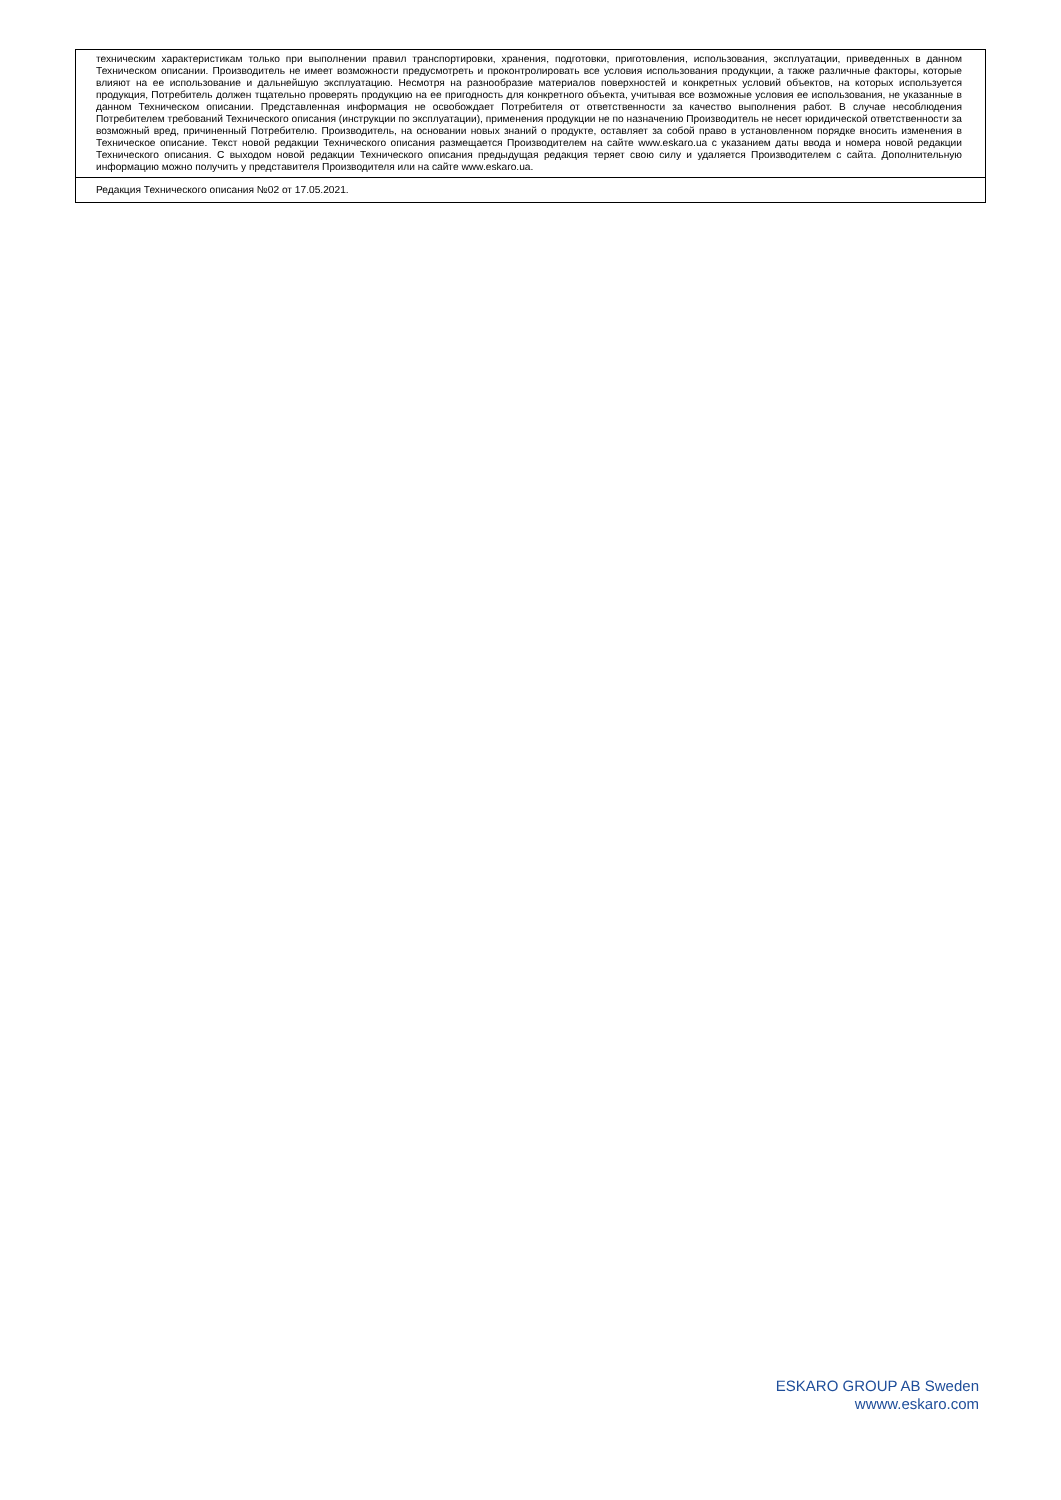| техническим характеристикам только при выполнении правил транспортировки, хранения, подготовки, приготовления, использования, эксплуатации, приведенных в данном Техническом описании. Производитель не имеет возможности предусмотреть и проконтролировать все условия использования продукции, а также различные факторы, которые влияют на ее использование и дальнейшую эксплуатацию. Несмотря на разнообразие материалов поверхностей и конкретных условий объектов, на которых используется продукция, Потребитель должен тщательно проверять продукцию на ее пригодность для конкретного объекта, учитывая все возможные условия ее использования, не указанные в данном Техническом описании. Представленная информация не освобождает Потребителя от ответственности за качество выполнения работ. В случае несоблюдения Потребителем требований Технического описания (инструкции по эксплуатации), применения продукции не по назначению Производитель не несет юридической ответственности за возможный вред, причиненный Потребителю. Производитель, на основании новых знаний о продукте, оставляет за собой право в установленном порядке вносить изменения в Техническое описание. Текст новой редакции Технического описания размещается Производителем на сайте www.eskaro.ua с указанием даты ввода и номера новой редакции Технического описания. С выходом новой редакции Технического описания предыдущая редакция теряет свою силу и удаляется Производителем с сайта. Дополнительную информацию можно получить у представителя Производителя или на сайте www.eskaro.ua. |
| Редакция Технического описания №02 от 17.05.2021. |
ESKARO GROUP AB Sweden
wwww.eskaro.com